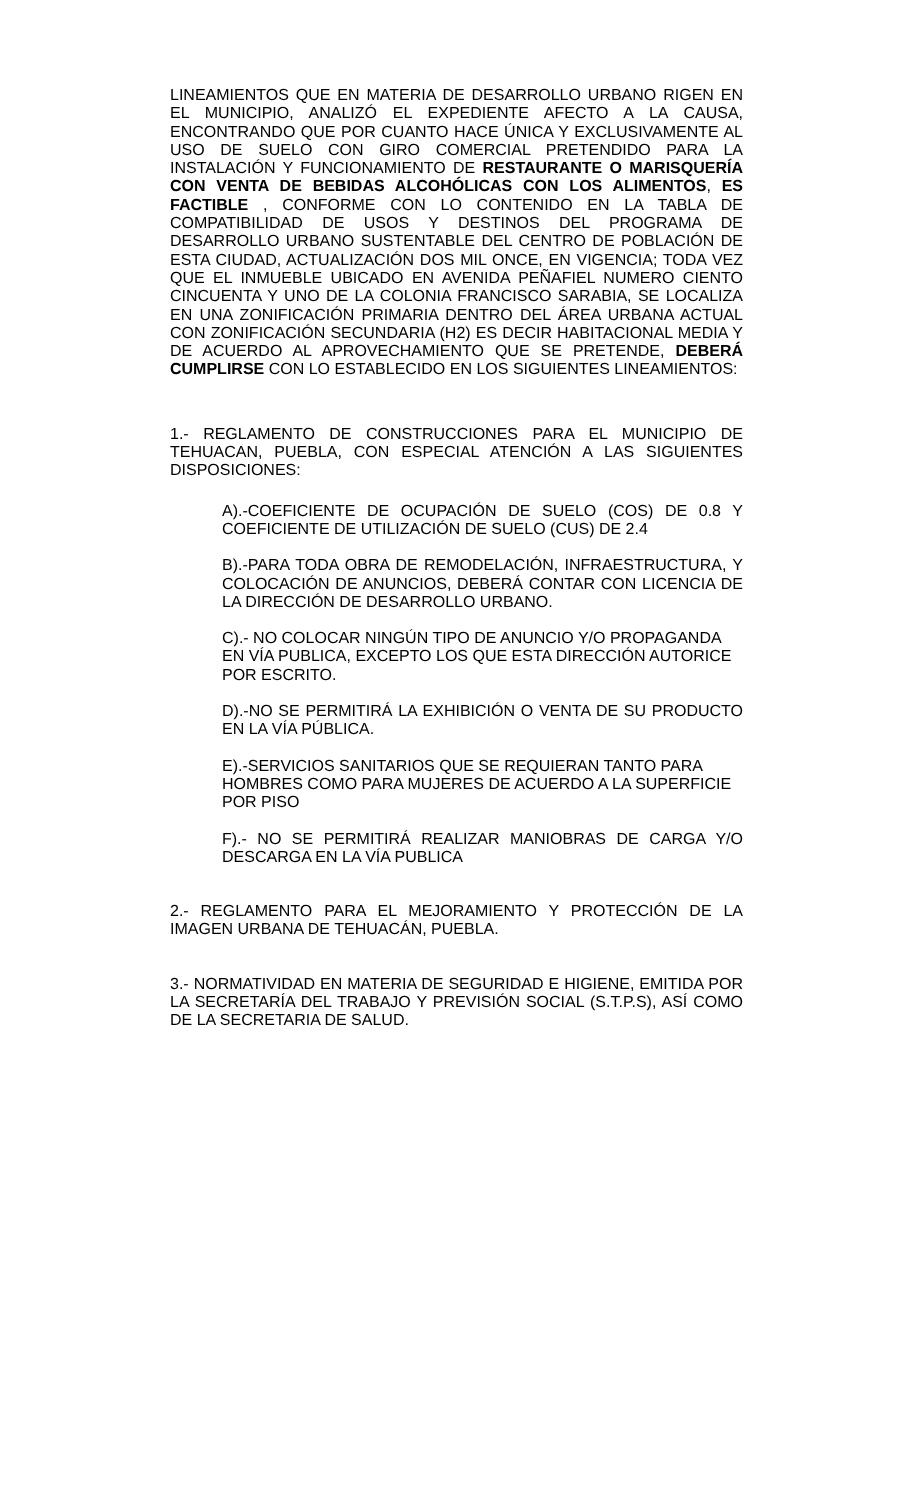LINEAMIENTOS QUE EN MATERIA DE DESARROLLO URBANO RIGEN EN EL MUNICIPIO, ANALIZÓ EL EXPEDIENTE AFECTO A LA CAUSA, ENCONTRANDO QUE POR CUANTO HACE ÚNICA Y EXCLUSIVAMENTE AL USO DE SUELO CON GIRO COMERCIAL PRETENDIDO PARA LA INSTALACIÓN Y FUNCIONAMIENTO DE RESTAURANTE O MARISQUERÍA CON VENTA DE BEBIDAS ALCOHÓLICAS CON LOS ALIMENTOS, ES FACTIBLE , CONFORME CON LO CONTENIDO EN LA TABLA DE COMPATIBILIDAD DE USOS Y DESTINOS DEL PROGRAMA DE DESARROLLO URBANO SUSTENTABLE DEL CENTRO DE POBLACIÓN DE ESTA CIUDAD, ACTUALIZACIÓN DOS MIL ONCE, EN VIGENCIA; TODA VEZ QUE EL INMUEBLE UBICADO EN AVENIDA PEÑAFIEL NUMERO CIENTO CINCUENTA Y UNO DE LA COLONIA FRANCISCO SARABIA, SE LOCALIZA EN UNA ZONIFICACIÓN PRIMARIA DENTRO DEL ÁREA URBANA ACTUAL CON ZONIFICACIÓN SECUNDARIA (H2) ES DECIR HABITACIONAL MEDIA Y DE ACUERDO AL APROVECHAMIENTO QUE SE PRETENDE, DEBERÁ CUMPLIRSE CON LO ESTABLECIDO EN LOS SIGUIENTES LINEAMIENTOS:
1.- REGLAMENTO DE CONSTRUCCIONES PARA EL MUNICIPIO DE TEHUACAN, PUEBLA, CON ESPECIAL ATENCIÓN A LAS SIGUIENTES DISPOSICIONES:
A).-COEFICIENTE DE OCUPACIÓN DE SUELO (COS) DE 0.8 Y COEFICIENTE DE UTILIZACIÓN DE SUELO (CUS) DE 2.4
B).-PARA TODA OBRA DE REMODELACIÓN, INFRAESTRUCTURA, Y COLOCACIÓN DE ANUNCIOS, DEBERÁ CONTAR CON LICENCIA DE LA DIRECCIÓN DE DESARROLLO URBANO.
C).- NO COLOCAR NINGÚN TIPO DE ANUNCIO Y/O PROPAGANDA EN VÍA PUBLICA, EXCEPTO LOS QUE ESTA DIRECCIÓN AUTORICE POR ESCRITO.
D).-NO SE PERMITIRÁ LA EXHIBICIÓN O VENTA DE SU PRODUCTO EN LA VÍA PÚBLICA.
E).-SERVICIOS SANITARIOS QUE SE REQUIERAN TANTO PARA HOMBRES COMO PARA MUJERES DE ACUERDO A LA SUPERFICIE POR PISO
F).- NO SE PERMITIRÁ REALIZAR MANIOBRAS DE CARGA Y/O DESCARGA EN LA VÍA PUBLICA
2.- REGLAMENTO PARA EL MEJORAMIENTO Y PROTECCIÓN DE LA IMAGEN URBANA DE TEHUACÁN, PUEBLA.
3.- NORMATIVIDAD EN MATERIA DE SEGURIDAD E HIGIENE, EMITIDA POR LA SECRETARÍA DEL TRABAJO Y PREVISIÓN SOCIAL (S.T.P.S), ASÍ COMO DE LA SECRETARIA DE SALUD.